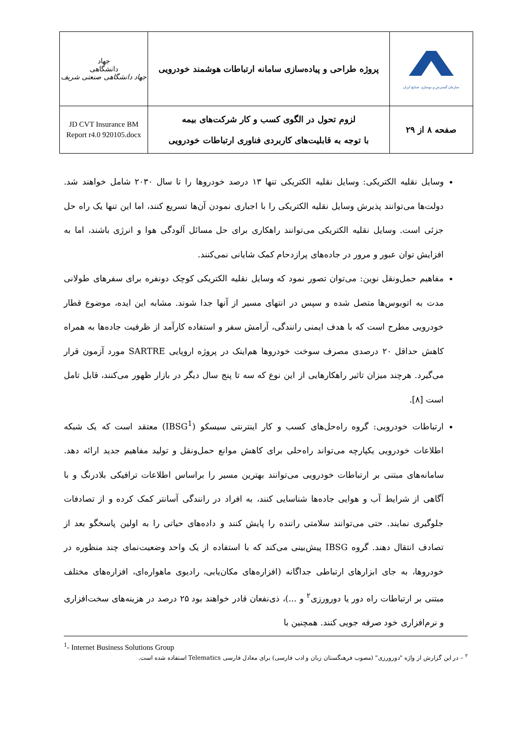| سازمان گسترش و نوسازی صنایع ایران | پروژه طراحی و پیاده‌سازی سامانه ارتباطات هوشمند خودرویی | جهاد دانشگاهی جهاد دانشگاهی صنعتی شریف |
| صفحه ۸ از ۲۹ | لزوم تحول در الگوی کسب و کار شرکت‌های بیمه با توجه به قابلیت‌های کاربردی فناوری ارتباطات خودرویی | JD CVT Insurance BM Report r4.0 920105.docx |
وسایل نقلیه الکتریکی: وسایل نقلیه الکتریکی تنها ۱۳ درصد خودروها را تا سال ۲۰۳۰ شامل خواهند شد. دولت‌ها می‌توانند پذیرش وسایل نقلیه الکتریکی را با اجباری نمودن آن‌ها تسریع کنند، اما این تنها یک راه حل جزئی است. وسایل نقلیه الکتریکی می‌توانند راهکاری برای حل مسائل آلودگی هوا و انرژی باشند، اما به افزایش توان عبور و مرور در جاده‌های پرازدحام کمک شایانی نمی‌کنند.
مفاهیم حمل‌ونقل نوین: می‌توان تصور نمود که وسایل نقلیه الکتریکی کوچک دونفره برای سفرهای طولانی مدت به اتوبوس‌ها متصل شده و سپس در انتهای مسیر از آنها جدا شوند. مشابه این ایده، موضوع قطار خودرویی مطرح است که با هدف ایمنی رانندگی، آرامش سفر و استفاده کارآمد از ظرفیت جاده‌ها به همراه کاهش حداقل ۲۰ درصدی مصرف سوخت خودروها هم‌اینک در پروژه اروپایی SARTRE مورد آزمون قرار می‌گیرد. هرچند میزان تاثیر راهکارهایی از این نوع که سه تا پنج سال دیگر در بازار ظهور می‌کنند، قابل تامل است [۸].
ارتباطات خودرویی: گروه راه‌حل‌های کسب و کار اینترنتی سیسکو (IBSG<sup>1</sup>) معتقد است که یک شبکه اطلاعات خودرویی یکپارچه می‌تواند راه‌حلی برای کاهش موانع حمل‌ونقل و تولید مفاهیم جدید ارائه دهد. سامانه‌های مبتنی بر ارتباطات خودرویی می‌توانند بهترین مسیر را براساس اطلاعات ترافیکی بلادرنگ و با آگاهی از شرایط آب و هوایی جاده‌ها شناسایی کنند، به افراد در رانندگی آسانتر کمک کرده و از تصادفات جلوگیری نمایند. حتی می‌توانند سلامتی راننده را پایش کنند و داده‌های حیاتی را به اولین پاسخگو بعد از تصادف انتقال دهند. گروه IBSG پیش‌بینی می‌کند که با استفاده از یک واحد وضعیت‌نمای چند منظوره در خودروها، به جای ابزارهای ارتباطی جداگانه (افزاره‌های مکان‌یابی، رادیوی ماهواره‌ای، افزاره‌های مختلف مبتنی بر ارتباطات راه دور یا دورورزی<sup>۲</sup> و ...)، ذی‌نفعان قادر خواهند بود ۲۵ درصد در هزینه‌های سخت‌افزاری و نرم‌افزاری خود صرفه جویی کنند. همچنین با
<sup>1</sup>- Internet Business Solutions Group
<sup>۲</sup> – در این گزارش از واژه "دورورزی" (مصوب فرهنگستان زبان و ادب فارسی) برای معادل فارسی Telematics استفاده شده است.